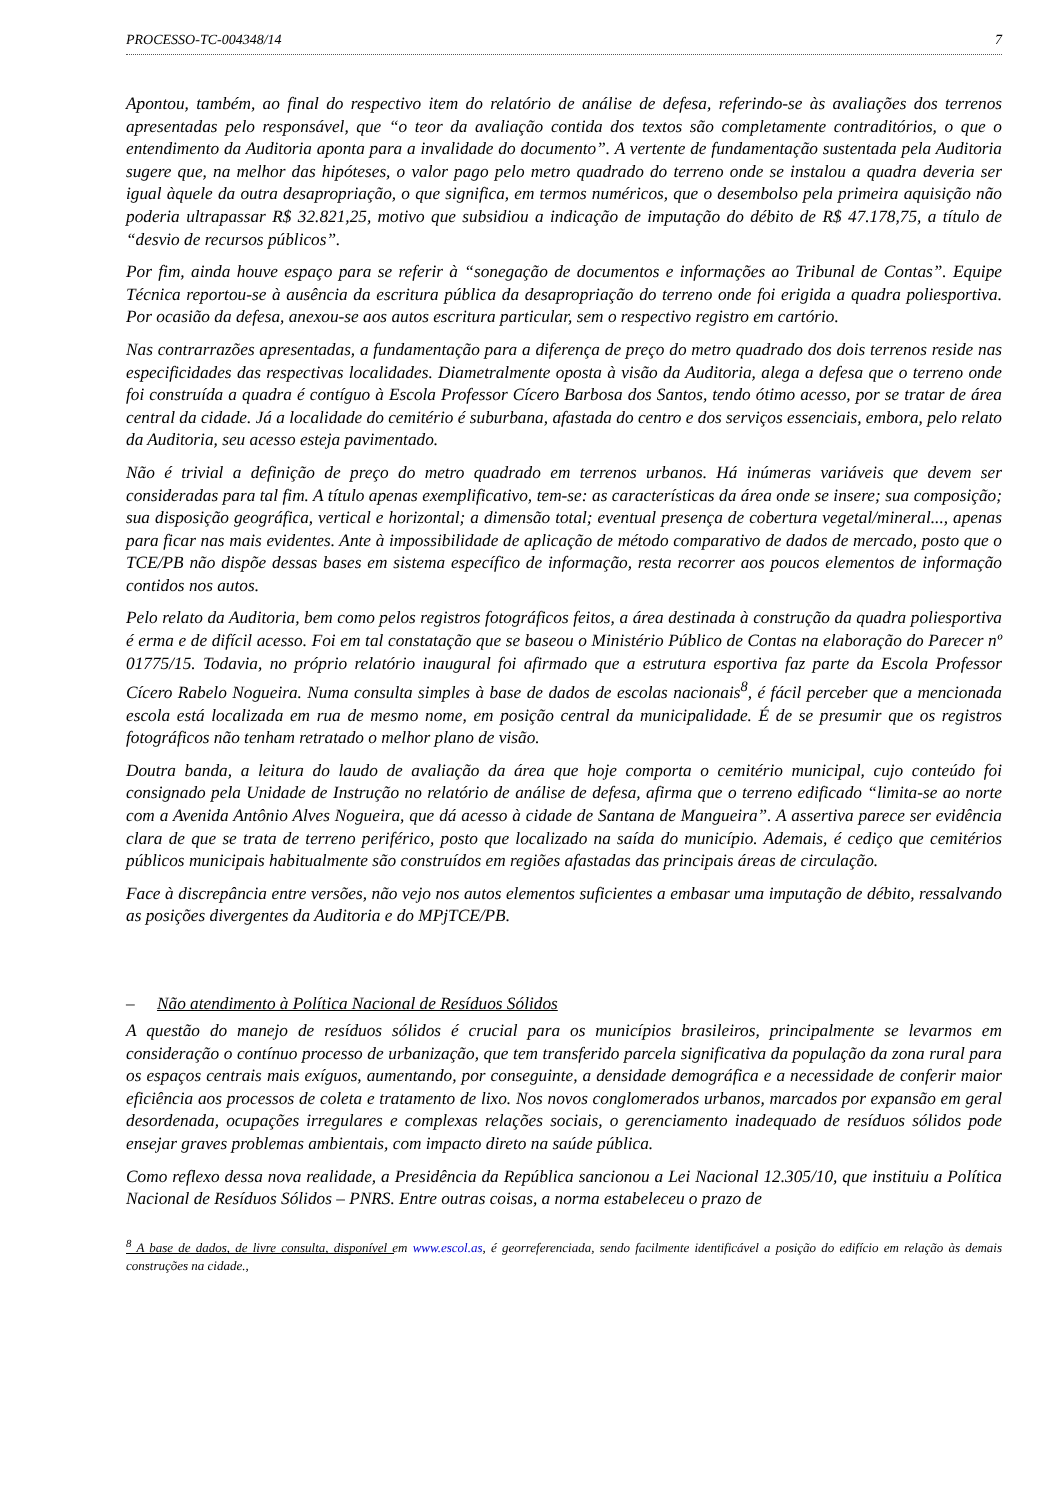PROCESSO-TC-004348/14 7
Apontou, também, ao final do respectivo item do relatório de análise de defesa, referindo-se às avaliações dos terrenos apresentadas pelo responsável, que “o teor da avaliação contida dos textos são completamente contraditórios, o que o entendimento da Auditoria aponta para a invalidade do documento”. A vertente de fundamentação sustentada pela Auditoria sugere que, na melhor das hipóteses, o valor pago pelo metro quadrado do terreno onde se instalou a quadra deveria ser igual àquele da outra desapropriação, o que significa, em termos numéricos, que o desembolso pela primeira aquisição não poderia ultrapassar R$ 32.821,25, motivo que subsidiou a indicação de imputação do débito de R$ 47.178,75, a título de “desvio de recursos públicos”.
Por fim, ainda houve espaço para se referir à “sonegação de documentos e informações ao Tribunal de Contas”. Equipe Técnica reportou-se à ausência da escritura pública da desapropriação do terreno onde foi erigida a quadra poliesportiva. Por ocasião da defesa, anexou-se aos autos escritura particular, sem o respectivo registro em cartório.
Nas contrarrazões apresentadas, a fundamentação para a diferença de preço do metro quadrado dos dois terrenos reside nas especificidades das respectivas localidades. Diametralmente oposta à visão da Auditoria, alega a defesa que o terreno onde foi construída a quadra é contíguo à Escola Professor Cícero Barbosa dos Santos, tendo ótimo acesso, por se tratar de área central da cidade. Já a localidade do cemitério é suburbana, afastada do centro e dos serviços essenciais, embora, pelo relato da Auditoria, seu acesso esteja pavimentado.
Não é trivial a definição de preço do metro quadrado em terrenos urbanos. Há inúmeras variáveis que devem ser consideradas para tal fim. A título apenas exemplificativo, tem-se: as características da área onde se insere; sua composição; sua disposição geográfica, vertical e horizontal; a dimensão total; eventual presença de cobertura vegetal/mineral..., apenas para ficar nas mais evidentes. Ante à impossibilidade de aplicação de método comparativo de dados de mercado, posto que o TCE/PB não dispõe dessas bases em sistema específico de informação, resta recorrer aos poucos elementos de informação contidos nos autos.
Pelo relato da Auditoria, bem como pelos registros fotográficos feitos, a área destinada à construção da quadra poliesportiva é erma e de difícil acesso. Foi em tal constatação que se baseou o Ministério Público de Contas na elaboração do Parecer nº 01775/15. Todavia, no próprio relatório inaugural foi afirmado que a estrutura esportiva faz parte da Escola Professor Cícero Rabelo Nogueira. Numa consulta simples à base de dados de escolas nacionais<sup>8</sup>, é fácil perceber que a mencionada escola está localizada em rua de mesmo nome, em posição central da municipalidade. É de se presumir que os registros fotográficos não tenham retratado o melhor plano de visão.
Doutra banda, a leitura do laudo de avaliação da área que hoje comporta o cemitério municipal, cujo conteúdo foi consignado pela Unidade de Instrução no relatório de análise de defesa, afirma que o terreno edificado “limita-se ao norte com a Avenida Antônio Alves Nogueira, que dá acesso à cidade de Santana de Mangueira”. A assertiva parece ser evidência clara de que se trata de terreno periférico, posto que localizado na saída do município. Ademais, é cediço que cemitérios públicos municipais habitualmente são construídos em regiões afastadas das principais áreas de circulação.
Face à discrepância entre versões, não vejo nos autos elementos suficientes a embasar uma imputação de débito, ressalvando as posições divergentes da Auditoria e do MPjTCE/PB.
– Não atendimento à Política Nacional de Resíduos Sólidos
A questão do manejo de resíduos sólidos é crucial para os municípios brasileiros, principalmente se levarmos em consideração o contínuo processo de urbanização, que tem transferido parcela significativa da população da zona rural para os espaços centrais mais exíguos, aumentando, por conseguinte, a densidade demográfica e a necessidade de conferir maior eficiência aos processos de coleta e tratamento de lixo. Nos novos conglomerados urbanos, marcados por expansão em geral desordenada, ocupações irregulares e complexas relações sociais, o gerenciamento inadequado de resíduos sólidos pode ensejar graves problemas ambientais, com impacto direto na saúde pública.
Como reflexo dessa nova realidade, a Presidência da República sancionou a Lei Nacional 12.305/10, que instituiu a Política Nacional de Resíduos Sólidos – PNRS. Entre outras coisas, a norma estabeleceu o prazo de
<sup>8</sup> A base de dados, de livre consulta, disponível em www.escol.as, é georreferenciada, sendo facilmente identificável a posição do edifício em relação às demais construções na cidade.,